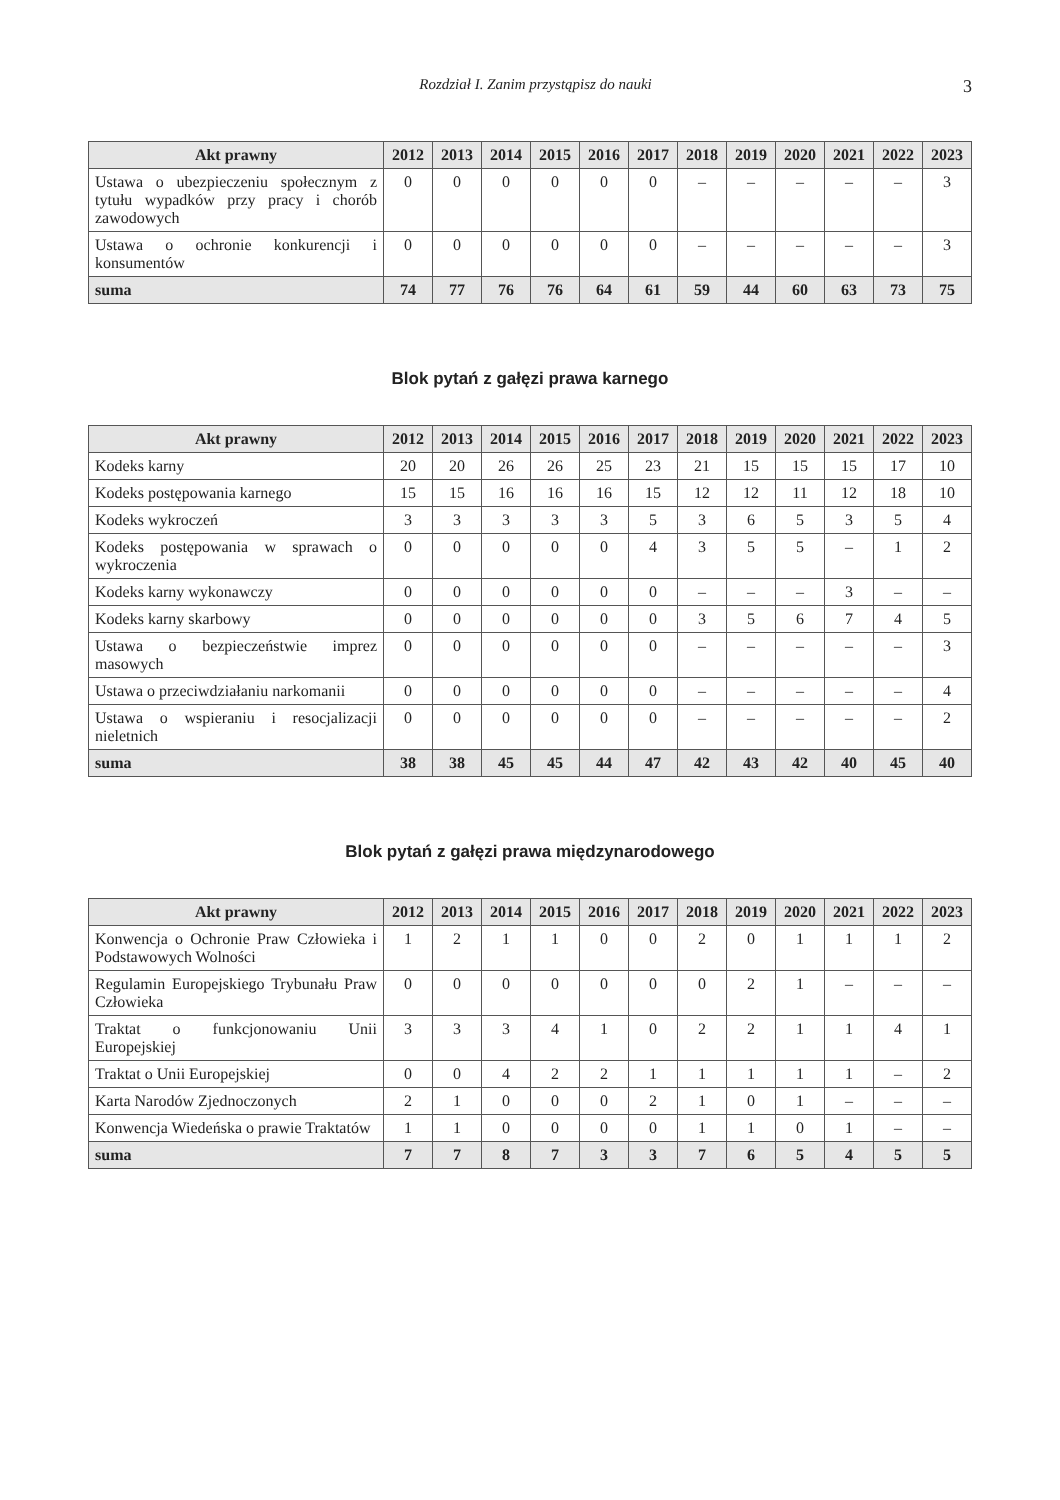Rozdział I. Zanim przystąpisz do nauki 3
| Akt prawny | 2012 | 2013 | 2014 | 2015 | 2016 | 2017 | 2018 | 2019 | 2020 | 2021 | 2022 | 2023 |
| --- | --- | --- | --- | --- | --- | --- | --- | --- | --- | --- | --- | --- |
| Ustawa o ubezpieczeniu społecznym z tytułu wypadków przy pracy i chorób zawodowych | 0 | 0 | 0 | 0 | 0 | 0 | – | – | – | – | – | 3 |
| Ustawa o ochronie konkurencji i konsumentów | 0 | 0 | 0 | 0 | 0 | 0 | – | – | – | – | – | 3 |
| suma | 74 | 77 | 76 | 76 | 64 | 61 | 59 | 44 | 60 | 63 | 73 | 75 |
Blok pytań z gałęzi prawa karnego
| Akt prawny | 2012 | 2013 | 2014 | 2015 | 2016 | 2017 | 2018 | 2019 | 2020 | 2021 | 2022 | 2023 |
| --- | --- | --- | --- | --- | --- | --- | --- | --- | --- | --- | --- | --- |
| Kodeks karny | 20 | 20 | 26 | 26 | 25 | 23 | 21 | 15 | 15 | 15 | 17 | 10 |
| Kodeks postępowania karnego | 15 | 15 | 16 | 16 | 16 | 15 | 12 | 12 | 11 | 12 | 18 | 10 |
| Kodeks wykroczeń | 3 | 3 | 3 | 3 | 3 | 5 | 3 | 6 | 5 | 3 | 5 | 4 |
| Kodeks postępowania w sprawach o wykroczenia | 0 | 0 | 0 | 0 | 0 | 4 | 3 | 5 | 5 | – | 1 | 2 |
| Kodeks karny wykonawczy | 0 | 0 | 0 | 0 | 0 | 0 | – | – | – | 3 | – | – |
| Kodeks karny skarbowy | 0 | 0 | 0 | 0 | 0 | 0 | 3 | 5 | 6 | 7 | 4 | 5 |
| Ustawa o bezpieczeństwie imprez masowych | 0 | 0 | 0 | 0 | 0 | 0 | – | – | – | – | – | 3 |
| Ustawa o przeciwdziałaniu narkomanii | 0 | 0 | 0 | 0 | 0 | 0 | – | – | – | – | – | 4 |
| Ustawa o wspieraniu i resocjalizacji nieletnich | 0 | 0 | 0 | 0 | 0 | 0 | – | – | – | – | – | 2 |
| suma | 38 | 38 | 45 | 45 | 44 | 47 | 42 | 43 | 42 | 40 | 45 | 40 |
Blok pytań z gałęzi prawa międzynarodowego
| Akt prawny | 2012 | 2013 | 2014 | 2015 | 2016 | 2017 | 2018 | 2019 | 2020 | 2021 | 2022 | 2023 |
| --- | --- | --- | --- | --- | --- | --- | --- | --- | --- | --- | --- | --- |
| Konwencja o Ochronie Praw Człowieka i Podstawowych Wolności | 1 | 2 | 1 | 1 | 0 | 0 | 2 | 0 | 1 | 1 | 1 | 2 |
| Regulamin Europejskiego Trybunału Praw Człowieka | 0 | 0 | 0 | 0 | 0 | 0 | 0 | 2 | 1 | – | – | – |
| Traktat o funkcjonowaniu Unii Europejskiej | 3 | 3 | 3 | 4 | 1 | 0 | 2 | 2 | 1 | 1 | 4 | 1 |
| Traktat o Unii Europejskiej | 0 | 0 | 4 | 2 | 2 | 1 | 1 | 1 | 1 | 1 | – | 2 |
| Karta Narodów Zjednoczonych | 2 | 1 | 0 | 0 | 0 | 2 | 1 | 0 | 1 | – | – | – |
| Konwencja Wiedeńska o prawie Traktatów | 1 | 1 | 0 | 0 | 0 | 0 | 1 | 1 | 0 | 1 | – | – |
| suma | 7 | 7 | 8 | 7 | 3 | 3 | 7 | 6 | 5 | 4 | 5 | 5 |